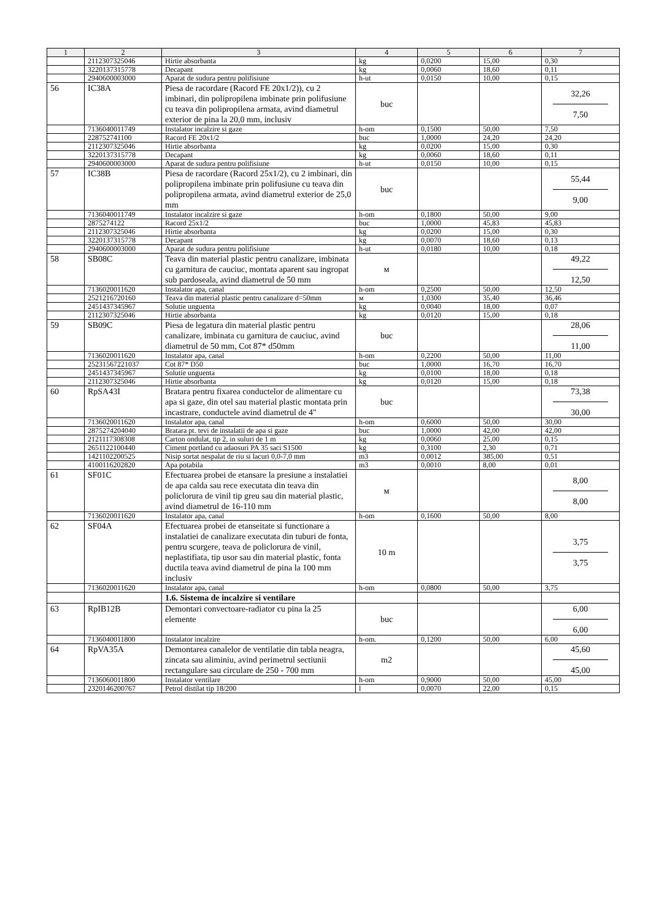| 1 | 2 | 3 | 4 | 5 | 6 | 7 |
| --- | --- | --- | --- | --- | --- | --- |
| | 2112307325046 | Hirtie absorbanta | kg | 0,0200 | 15,00 | 0,30 |
| | 3220137315778 | Decapant | kg | 0,0060 | 18,60 | 0,11 |
| | 2940600003000 | Aparat de sudura pentru polifisiune | h-ut | 0,0150 | 10,00 | 0,15 |
| 56 | IC38A | Piesa de racordare (Racord FE 20x1/2)), cu 2 imbinari, din polipropilena imbinate prin polifusiune cu teava din polipropilena armata, avind diametrul exterior de pina la 20,0 mm, inclusiv | buc | | | 32,26 7,50 |
| | 7136040011749 | Instalator incalzire si gaze | h-om | 0,1500 | 50,00 | 7,50 |
| | 228752741100 | Racord FE 20x1/2 | buc | 1,0000 | 24,20 | 24,20 |
| | 2112307325046 | Hirtie absorbanta | kg | 0,0200 | 15,00 | 0,30 |
| | 3220137315778 | Decapant | kg | 0,0060 | 18,60 | 0,11 |
| | 2940600003000 | Aparat de sudura pentru polifisiune | h-ut | 0,0150 | 10,00 | 0,15 |
| 57 | IC38B | Piesa de racordare (Racord 25x1/2), cu 2 imbinari, din polipropilena imbinate prin polifusiune cu teava din polipropilena armata, avind diametrul exterior de 25,0 mm | buc | | | 55,44 9,00 |
| | 7136040011749 | Instalator incalzire si gaze | h-om | 0,1800 | 50,00 | 9,00 |
| | 2875274122 | Racord 25x1/2 | buc | 1,0000 | 45,83 | 45,83 |
| | 2112307325046 | Hirtie absorbanta | kg | 0,0200 | 15,00 | 0,30 |
| | 3220137315778 | Decapant | kg | 0,0070 | 18,60 | 0,13 |
| | 2940600003000 | Aparat de sudura pentru polifisiune | h-ut | 0,0180 | 10,00 | 0,18 |
| 58 | SB08C | Teava din material plastic pentru canalizare, imbinata cu garnitura de cauciuc, montata aparent sau ingropat sub pardoseala, avind diametrul de 50 mm | м | | | 49,22 12,50 |
| | 7136020011620 | Instalator apa, canal | h-om | 0,2500 | 50,00 | 12,50 |
| | 2521216720160 | Teava din material plastic pentru canalizare d=50mm | м | 1,0300 | 35,40 | 36,46 |
| | 2451437345967 | Solutie unguenta | kg | 0,0040 | 18,00 | 0,07 |
| | 2112307325046 | Hirtie absorbanta | kg | 0,0120 | 15,00 | 0,18 |
| 59 | SB09C | Piesa de legatura din material plastic pentru canalizare, imbinata cu garnitura de cauciuc, avind diametrul de 50 mm, Cot 87* d50mm | buc | | | 28,06 11,00 |
| | 7136020011620 | Instalator apa, canal | h-om | 0,2200 | 50,00 | 11,00 |
| | 25231567221037 | Cot 87* D50 | buc | 1,0000 | 16,70 | 16,70 |
| | 2451437345967 | Solutie unguenta | kg | 0,0100 | 18,00 | 0,18 |
| | 2112307325046 | Hirtie absorbanta | kg | 0,0120 | 15,00 | 0,18 |
| 60 | RpSA43I | Bratara pentru fixarea conductelor de alimentare cu apa si gaze, din otel sau material plastic montata prin incastrare, conductele avind diametrul de 4" | buc | | | 73,38 30,00 |
| | 7136020011620 | Instalator apa, canal | h-om | 0,6000 | 50,00 | 30,00 |
| | 2875274204040 | Bratara pt. tevi de instalatii de apa si gaze | buc | 1,0000 | 42,00 | 42,00 |
| | 2121117308308 | Carton ondulat, tip 2, in suluri de 1 m | kg | 0,0060 | 25,00 | 0,15 |
| | 2651122100440 | Ciment portland cu adaosuri PA 35 saci S1500 | kg | 0,3100 | 2,30 | 0,71 |
| | 1421102200525 | Nisip sortat nespalat de riu si lacuri 0,0-7,0 mm | m3 | 0,0012 | 385,00 | 0,51 |
| | 4100116202820 | Apa potabila | m3 | 0,0010 | 8,00 | 0,01 |
| 61 | SF01C | Efectuarea probei de etansare la presiune a instalatiei de apa calda sau rece executata din teava din policlorura de vinil tip greu sau din material plastic, avind diametrul de 16-110 mm | м | | | 8,00 8,00 |
| | 7136020011620 | Instalator apa, canal | h-om | 0,1600 | 50,00 | 8,00 |
| 62 | SF04A | Efectuarea probei de etanseitate si functionare a instalatiei de canalizare executata din tuburi de fonta, pentru scurgere, teava de policlorura de vinil, neplastifiata, tip usor sau din material plastic, fonta ductila teava avind diametrul de pina la 100 mm inclusiv | 10 m | | | 3,75 3,75 |
| | 7136020011620 | Instalator apa, canal | h-om | 0,0800 | 50,00 | 3,75 |
| | | 1.6. Sistema de incalzire si ventilare | | | | |
| 63 | RpIB12B | Demontari convectoare-radiator cu pina la 25 elemente | buc | | | 6,00 6,00 |
| | 7136040011800 | Instalator incalzire | h-om. | 0,1200 | 50,00 | 6,00 |
| 64 | RpVA35A | Demontarea canalelor de ventilatie din tabla neagra, zincata sau aliminiu, avind perimetrul sectiunii rectangulare sau circulare de 250 - 700 mm | m2 | | | 45,60 45,00 |
| | 7136060011800 | Instalator ventilare | h-om | 0,9000 | 50,00 | 45,00 |
| | 2320146200767 | Petrol distilat tip 18/200 | l | 0,0070 | 22,00 | 0,15 |